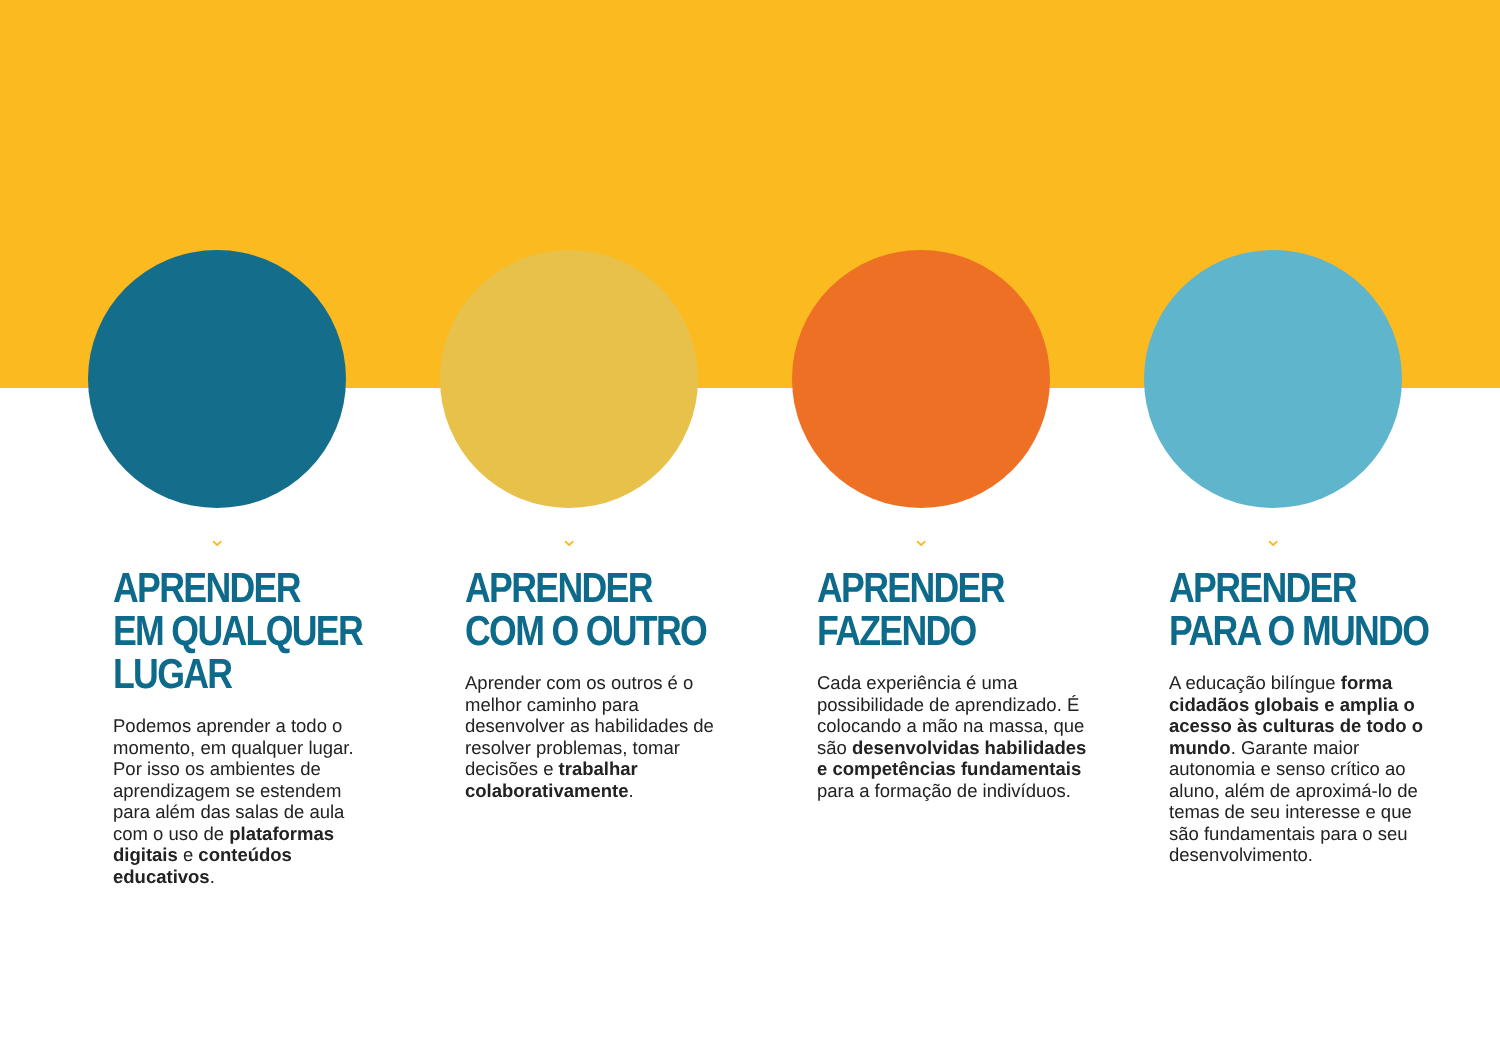⌄
APRENDER
EM QUALQUER
LUGAR
Podemos aprender a todo o momento, em qualquer lugar. Por isso os ambientes de aprendizagem se estendem para além das salas de aula com o uso de plataformas digitais e conteúdos educativos.
⌄
APRENDER
COM O OUTRO
Aprender com os outros é o melhor caminho para desenvolver as habilidades de resolver problemas, tomar decisões e trabalhar colaborativamente.
⌄
APRENDER
FAZENDO
Cada experiência é uma possibilidade de aprendizado. É colocando a mão na massa, que são desenvolvidas habilidades e competências fundamentais para a formação de indivíduos.
⌄
APRENDER
PARA O MUNDO
A educação bilíngue forma cidadãos globais e amplia o acesso às culturas de todo o mundo. Garante maior autonomia e senso crítico ao aluno, além de aproximá-lo de temas de seu interesse e que são fundamentais para o seu desenvolvimento.